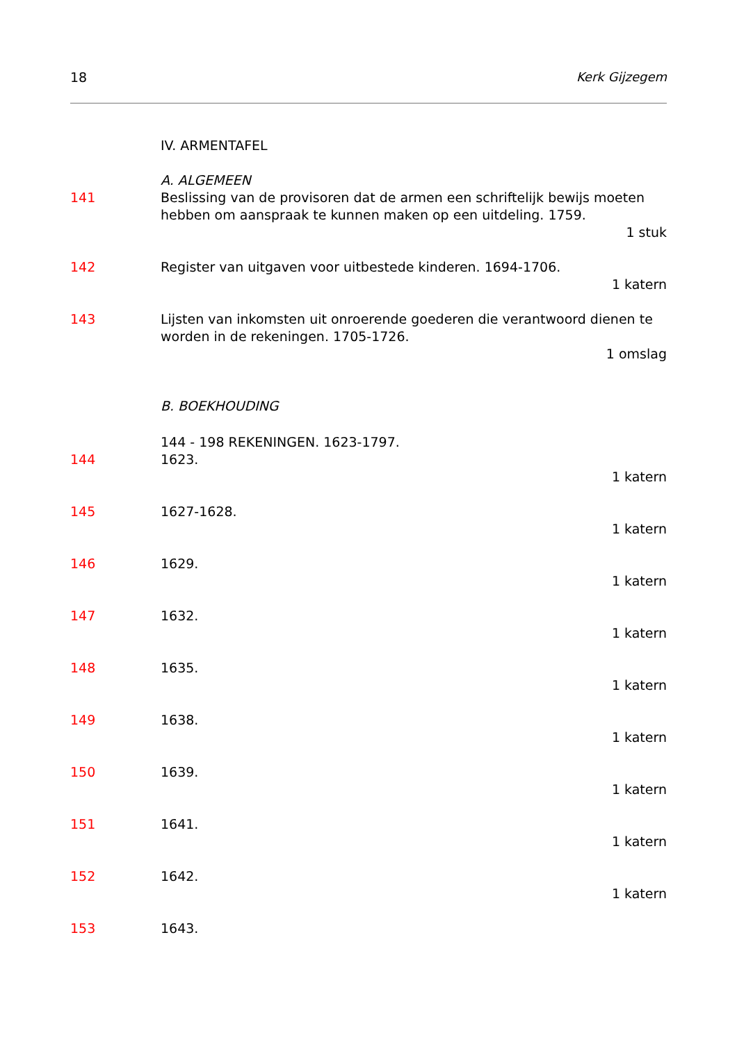18 Kerk Gijzegem
IV. ARMENTAFEL
A. ALGEMEEN
141 Beslissing van de provisoren dat de armen een schriftelijk bewijs moeten hebben om aanspraak te kunnen maken op een uitdeling. 1759.
1 stuk
142 Register van uitgaven voor uitbestede kinderen. 1694-1706.
1 katern
143 Lijsten van inkomsten uit onroerende goederen die verantwoord dienen te worden in de rekeningen. 1705-1726.
1 omslag
B. BOEKHOUDING
144 - 198 REKENINGEN. 1623-1797.
144 1623.
1 katern
145 1627-1628.
1 katern
146 1629.
1 katern
147 1632.
1 katern
148 1635.
1 katern
149 1638.
1 katern
150 1639.
1 katern
151 1641.
1 katern
152 1642.
1 katern
153 1643.